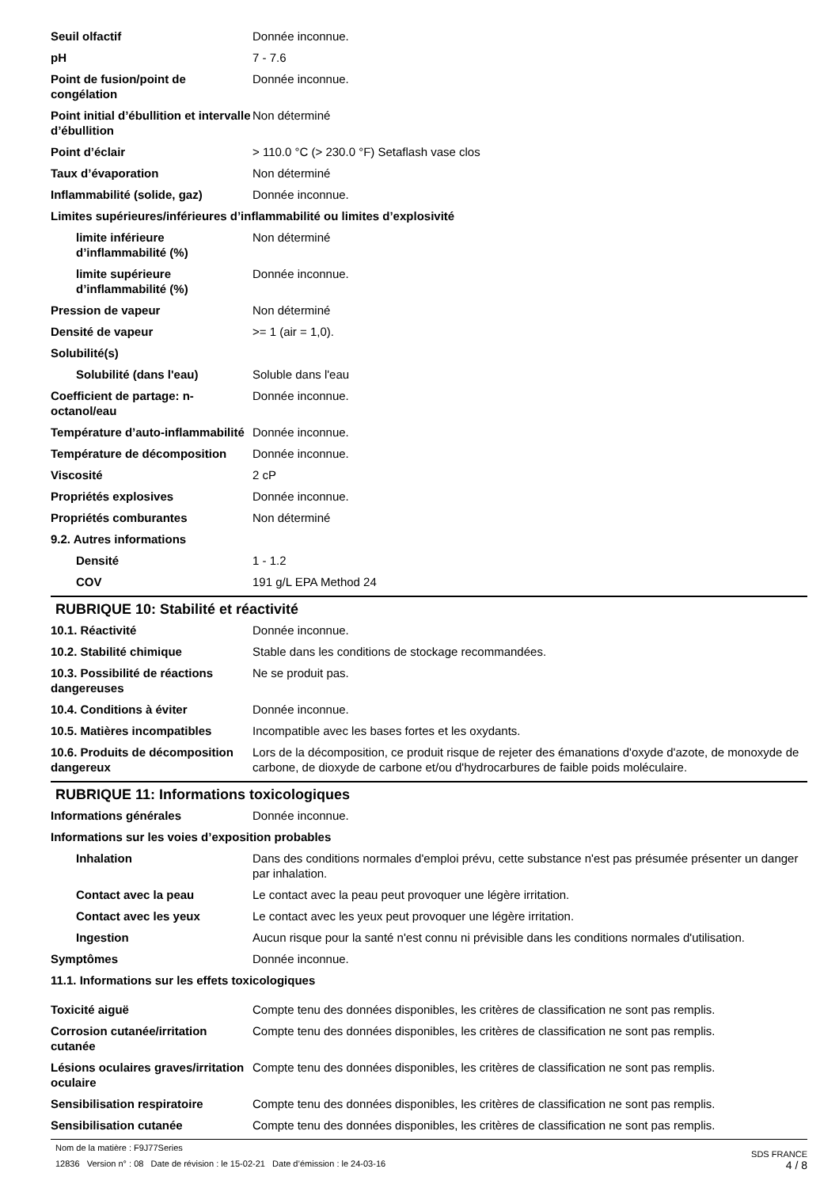Seuil olfactif Donnée inconnue.
pH 7 - 7.6
Point de fusion/point de congélation
Donnée inconnue.
Point initial d’ébullition et intervalle d’ébullition
Non déterminé
Point d’éclair > 110.0 °C (> 230.0 °F) Setaflash vase clos
Taux d’évaporation Non déterminé
Inflammabilité (solide, gaz) Donnée inconnue.
Limites supérieures/inférieures d’inflammabilité ou limites d’explosivité
limite inférieure d’inflammabilité (%)
Non déterminé
limite supérieure d’inflammabilité (%)
Donnée inconnue.
Pression de vapeur Non déterminé
Densité de vapeur >= 1 (air = 1,0).
Solubilité(s)
Solubilité (dans l'eau) Soluble dans l'eau
Coefficient de partage: n-octanol/eau
Donnée inconnue.
Température d’auto-inflammabilité
Donnée inconnue.
Température de décomposition Donnée inconnue.
Viscosité 2 cP
Propriétés explosives Donnée inconnue.
Propriétés comburantes Non déterminé
9.2. Autres informations
Densité 1 - 1.2
COV 191 g/L EPA Method 24
RUBRIQUE 10: Stabilité et réactivité
10.1. Réactivité Donnée inconnue.
10.2. Stabilité chimique Stable dans les conditions de stockage recommandées.
10.3. Possibilité de réactions dangereuses
Ne se produit pas.
10.4. Conditions à éviter Donnée inconnue.
10.5. Matières incompatibles Incompatible avec les bases fortes et les oxydants.
10.6. Produits de décomposition dangereux
Lors de la décomposition, ce produit risque de rejeter des émanations d'oxyde d'azote, de monoxyde de carbone, de dioxyde de carbone et/ou d'hydrocarbures de faible poids moléculaire.
RUBRIQUE 11: Informations toxicologiques
Informations générales Donnée inconnue.
Informations sur les voies d’exposition probables
Inhalation Dans des conditions normales d'emploi prévu, cette substance n'est pas présumée présenter un danger par inhalation.
Contact avec la peau Le contact avec la peau peut provoquer une légère irritation.
Contact avec les yeux Le contact avec les yeux peut provoquer une légère irritation.
Ingestion Aucun risque pour la santé n'est connu ni prévisible dans les conditions normales d'utilisation.
Symptômes Donnée inconnue.
11.1. Informations sur les effets toxicologiques
Toxicité aiguë Compte tenu des données disponibles, les critères de classification ne sont pas remplis.
Corrosion cutanée/irritation cutanée
Compte tenu des données disponibles, les critères de classification ne sont pas remplis.
Lésions oculaires graves/irritation oculaire
Compte tenu des données disponibles, les critères de classification ne sont pas remplis.
Sensibilisation respiratoire Compte tenu des données disponibles, les critères de classification ne sont pas remplis.
Sensibilisation cutanée Compte tenu des données disponibles, les critères de classification ne sont pas remplis.
Nom de la matière : F9J77Series
12836 Version n° : 08 Date de révision : le 15-02-21 Date d’émission : le 24-03-16
SDS FRANCE
4 / 8